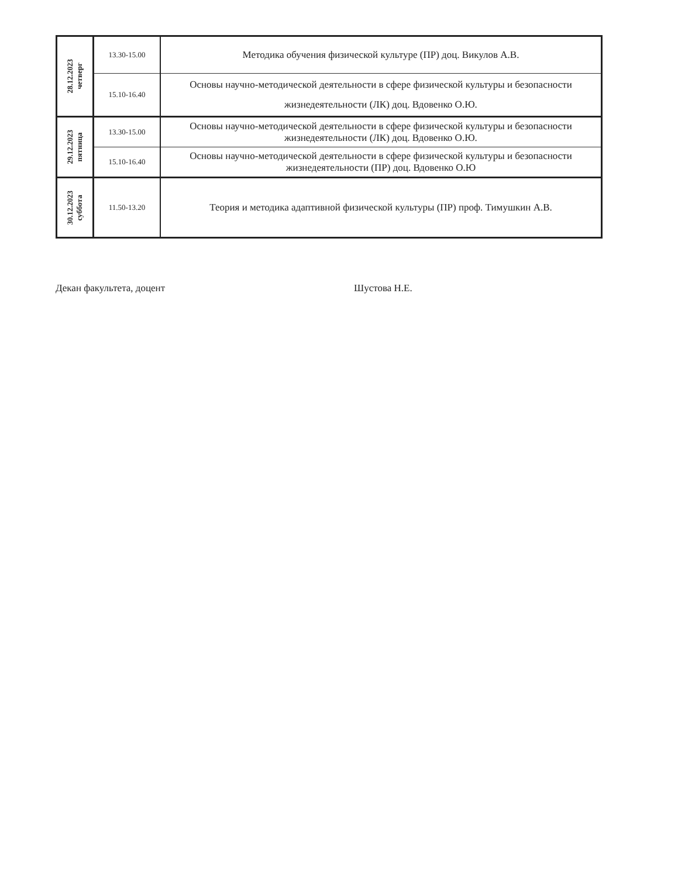| 28.12.2023 четверг | 13.30-15.00 | Методика обучения физической культуре (ПР) доц. Викулов А.В. |
| | 15.10-16.40 | Основы научно-методической деятельности в сфере физической культуры и безопасности жизнедеятельности (ЛК) доц. Вдовенко О.Ю. |
| 29.12.2023 пятница | 13.30-15.00 | Основы научно-методической деятельности в сфере физической культуры и безопасности жизнедеятельности (ЛК) доц. Вдовенко О.Ю. |
| | 15.10-16.40 | Основы научно-методической деятельности в сфере физической культуры и безопасности жизнедеятельности (ПР) доц. Вдовенко О.Ю |
| 30.12.2023 суббота | 11.50-13.20 | Теория и методика адаптивной физической культуры (ПР) проф. Тимушкин А.В. |
Декан факультета, доцент Шустова Н.Е.